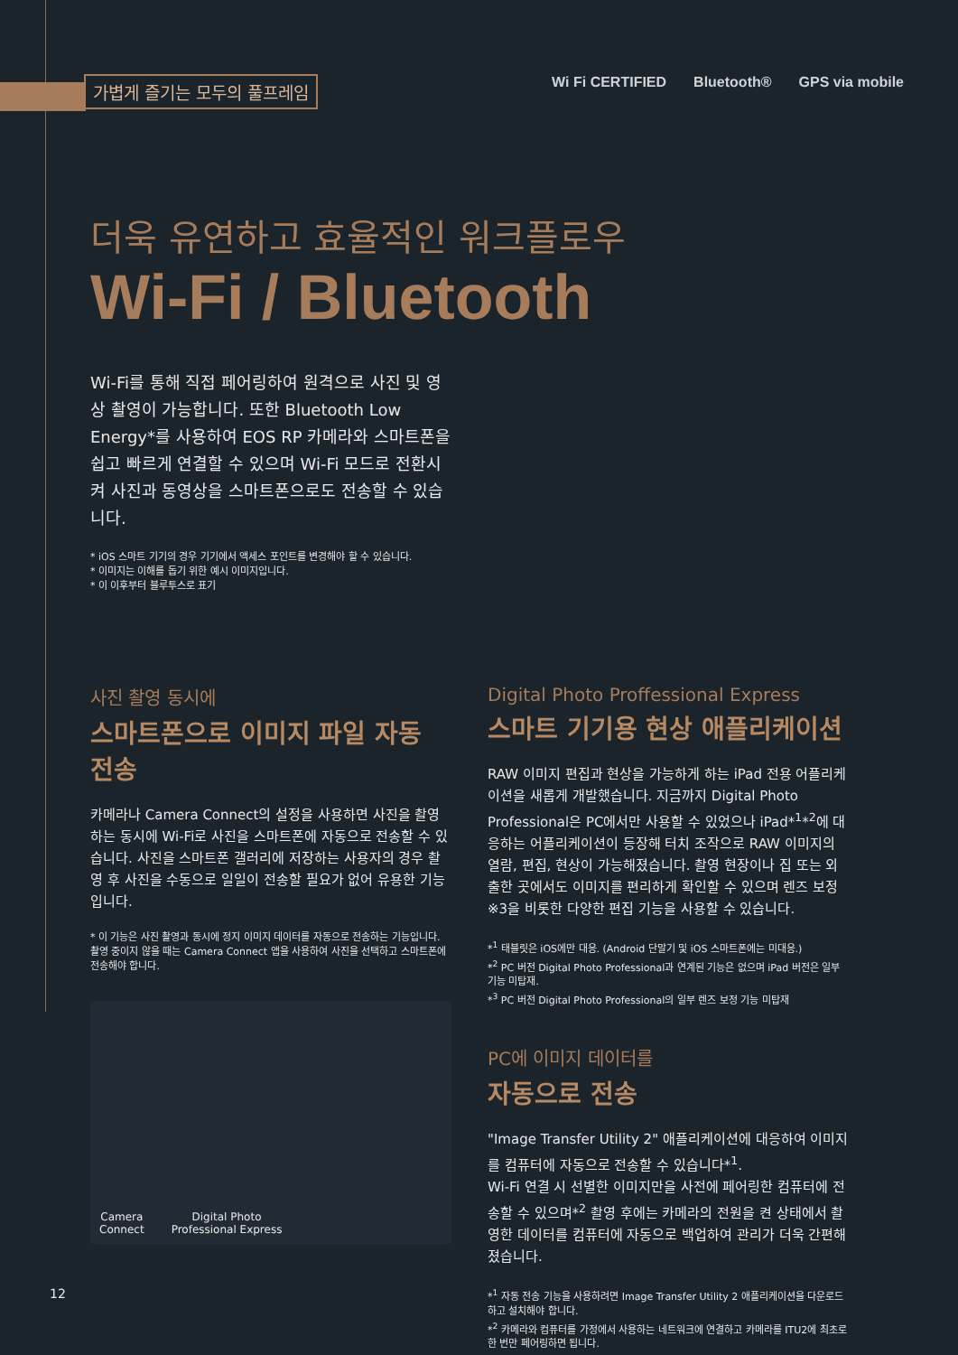가볍게 즐기는 모두의 풀프레임
Wi Fi CERTIFIED Bluetooth® GPS via mobile
더욱 유연하고 효율적인 워크플로우
Wi-Fi / Bluetooth
Wi-Fi를 통해 직접 페어링하여 원격으로 사진 및 영상 촬영이 가능합니다. 또한 Bluetooth Low Energy*를 사용하여 EOS RP 카메라와 스마트폰을 쉽고 빠르게 연결할 수 있으며 Wi-Fi 모드로 전환시켜 사진과 동영상을 스마트폰으로도 전송할 수 있습니다.
* iOS 스마트 기기의 경우 기기에서 액세스 포인트를 변경해야 할 수 있습니다.
* 이미지는 이해를 돕기 위한 예시 이미지입니다.
* 이 이후부터 블루투스로 표기
사진 촬영 동시에
스마트폰으로 이미지 파일 자동 전송
카메라나 Camera Connect의 설정을 사용하면 사진을 촬영하는 동시에 Wi-Fi로 사진을 스마트폰에 자동으로 전송할 수 있습니다. 사진을 스마트폰 갤러리에 저장하는 사용자의 경우 촬영 후 사진을 수동으로 일일이 전송할 필요가 없어 유용한 기능입니다.
* 이 기능은 사진 촬영과 동시에 정지 이미지 데이터를 자동으로 전송하는 기능입니다. 촬영 중이지 않을 때는 Camera Connect 앱을 사용하여 사진을 선택하고 스마트폰에 전송해야 합니다.
Camera
Connect
Digital Photo
Professional Express
Digital Photo Proffessional Express
스마트 기기용 현상 애플리케이션
RAW 이미지 편집과 현상을 가능하게 하는 iPad 전용 어플리케이션을 새롭게 개발했습니다. 지금까지 Digital Photo Professional은 PC에서만 사용할 수 있었으나 iPad*<sup>1</sup>*<sup>2</sup>에 대응하는 어플리케이션이 등장해 터치 조작으로 RAW 이미지의 열람, 편집, 현상이 가능해졌습니다. 촬영 현장이나 집 또는 외출한 곳에서도 이미지를 편리하게 확인할 수 있으며 렌즈 보정 ※3을 비롯한 다양한 편집 기능을 사용할 수 있습니다.
*<sup>1</sup> 태블릿은 iOS에만 대응. (Android 단말기 및 iOS 스마트폰에는 미대응.)
*<sup>2</sup> PC 버전 Digital Photo Professional과 연계된 기능은 없으며 iPad 버전은 일부 기능 미탑재.
*<sup>3</sup> PC 버전 Digital Photo Professional의 일부 렌즈 보정 기능 미탑재
PC에 이미지 데이터를
자동으로 전송
"Image Transfer Utility 2" 애플리케이션에 대응하여 이미지를 컴퓨터에 자동으로 전송할 수 있습니다*<sup>1</sup>.
Wi-Fi 연결 시 선별한 이미지만을 사전에 페어링한 컴퓨터에 전송할 수 있으며*<sup>2</sup> 촬영 후에는 카메라의 전원을 켠 상태에서 촬영한 데이터를 컴퓨터에 자동으로 백업하여 관리가 더욱 간편해졌습니다.
*<sup>1</sup> 자동 전송 기능을 사용하려면 Image Transfer Utility 2 애플리케이션을 다운로드하고 설치해야 합니다.
*<sup>2</sup> 카메라와 컴퓨터를 가정에서 사용하는 네트워크에 연결하고 카메라를 ITU2에 최초로 한 번만 페어링하면 됩니다.
12